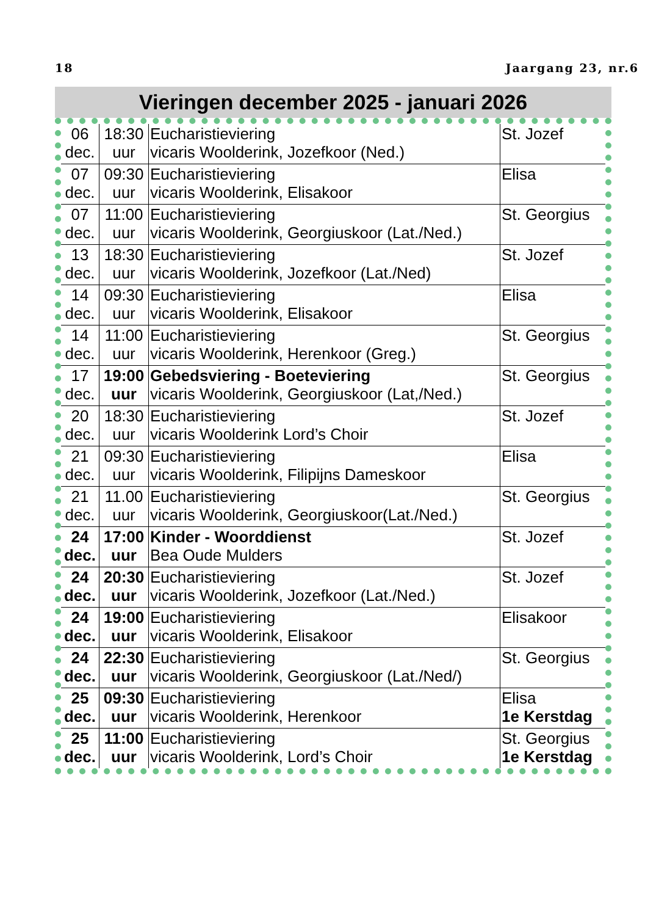18 Jaargang 23, nr.6
Vieringen december 2025 - januari 2026
| 06 dec. | 18:30 uur | Eucharistieviering vicaris Woolderink, Jozefkoor (Ned.) | St. Jozef |
| 07 dec. | 09:30 uur | Eucharistieviering vicaris Woolderink, Elisakoor | Elisa |
| 07 dec. | 11:00 uur | Eucharistieviering vicaris Woolderink, Georgiuskoor (Lat./Ned.) | St. Georgius |
| 13 dec. | 18:30 uur | Eucharistieviering vicaris Woolderink, Jozefkoor (Lat./Ned) | St. Jozef |
| 14 dec. | 09:30 uur | Eucharistieviering vicaris Woolderink, Elisakoor | Elisa |
| 14 dec. | 11:00 uur | Eucharistieviering vicaris Woolderink, Herenkoor (Greg.) | St. Georgius |
| 17 dec. | 19:00 uur | Gebedsviering - Boeteviering vicaris Woolderink, Georgiuskoor (Lat,/Ned.) | St. Georgius |
| 20 dec. | 18:30 uur | Eucharistieviering vicaris Woolderink Lord’s Choir | St. Jozef |
| 21 dec. | 09:30 uur | Eucharistieviering vicaris Woolderink, Filipijns Dameskoor | Elisa |
| 21 dec. | 11.00 uur | Eucharistieviering vicaris Woolderink, Georgiuskoor(Lat./Ned.) | St. Georgius |
| 24 dec. | 17:00 uur | Kinder - Woorddienst Bea Oude Mulders | St. Jozef |
| 24 dec. | 20:30 uur | Eucharistieviering vicaris Woolderink, Jozefkoor (Lat./Ned.) | St. Jozef |
| 24 dec. | 19:00 uur | Eucharistieviering vicaris Woolderink, Elisakoor | Elisakoor |
| 24 dec. | 22:30 uur | Eucharistieviering vicaris Woolderink, Georgiuskoor (Lat./Ned/) | St. Georgius |
| 25 dec. | 09:30 uur | Eucharistieviering vicaris Woolderink, Herenkoor | Elisa 1e Kerstdag |
| 25 dec. | 11:00 uur | Eucharistieviering vicaris Woolderink, Lord’s Choir | St. Georgius 1e Kerstdag |